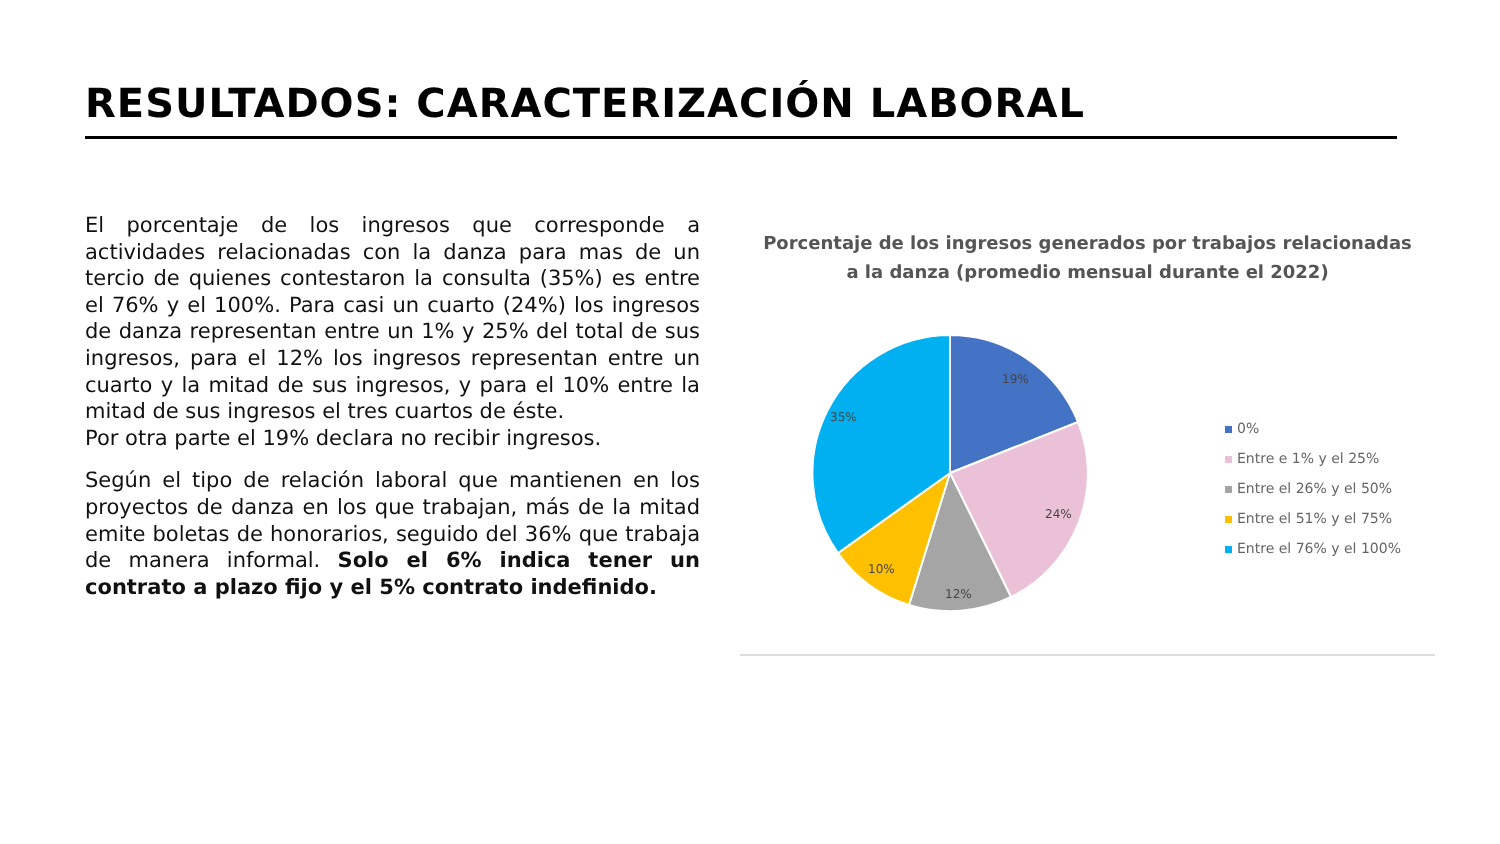RESULTADOS: CARACTERIZACIÓN LABORAL
El porcentaje de los ingresos que corresponde a actividades relacionadas con la danza para mas de un tercio de quienes contestaron la consulta (35%) es entre el 76% y el 100%. Para casi un cuarto (24%) los ingresos de danza representan entre un 1% y 25% del total de sus ingresos, para el 12% los ingresos representan entre un cuarto y la mitad de sus ingresos, y para el 10% entre la mitad de sus ingresos el tres cuartos de éste.
Por otra parte el 19% declara no recibir ingresos.
Según el tipo de relación laboral que mantienen en los proyectos de danza en los que trabajan, más de la mitad emite boletas de honorarios, seguido del 36% que trabaja de manera informal. Solo el 6% indica tener un contrato a plazo fijo y el 5% contrato indefinido.
Porcentaje de los ingresos generados por trabajos relacionadas
a la danza (promedio mensual durante el 2022)
19%
24%
12%
10%
35%
0%
Entre e 1% y el 25%
Entre el 26% y el 50%
Entre el 51% y el 75%
Entre el 76% y el 100%